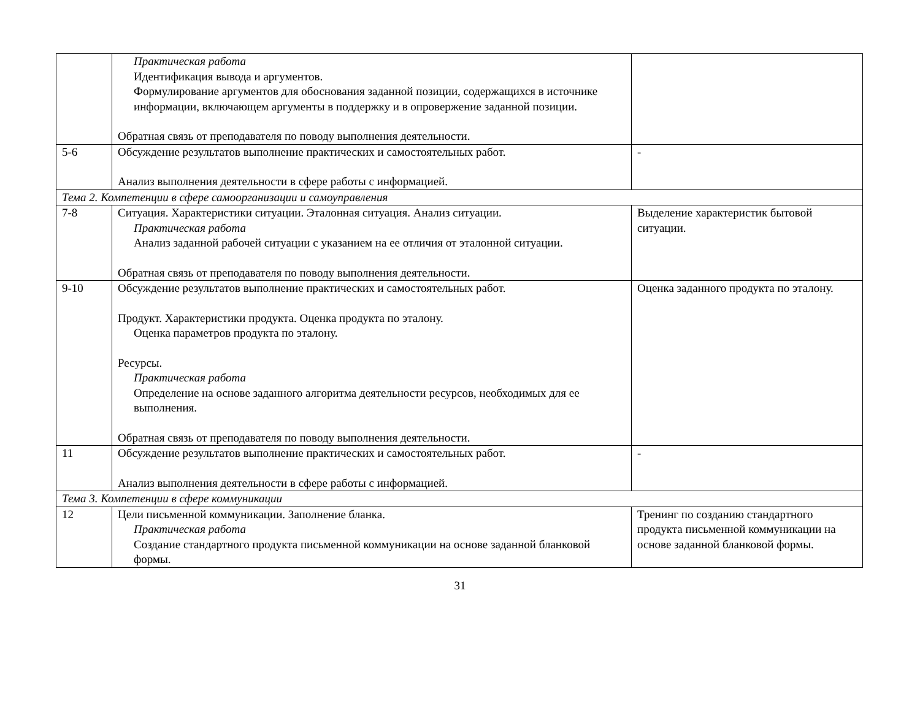| | Практическая работа Идентификация вывода и аргументов. Формулирование аргументов для обоснования заданной позиции, содержащихся в источнике информации, включающем аргументы в поддержку и в опровержение заданной позиции. Обратная связь от преподавателя по поводу выполнения деятельности. | |
| 5-6 | Обсуждение результатов выполнение практических и самостоятельных работ. Анализ выполнения деятельности в сфере работы с информацией. | - |
| Тема 2. Компетенции в сфере самоорганизации и самоуправления | | |
| 7-8 | Ситуация. Характеристики ситуации. Эталонная ситуация. Анализ ситуации. Практическая работа Анализ заданной рабочей ситуации с указанием на ее отличия от эталонной ситуации. Обратная связь от преподавателя по поводу выполнения деятельности. | Выделение характеристик бытовой ситуации. |
| 9-10 | Обсуждение результатов выполнение практических и самостоятельных работ. Продукт. Характеристики продукта. Оценка продукта по эталону. Оценка параметров продукта по эталону. Ресурсы. Практическая работа Определение на основе заданного алгоритма деятельности ресурсов, необходимых для ее выполнения. Обратная связь от преподавателя по поводу выполнения деятельности. | Оценка заданного продукта по эталону. |
| 11 | Обсуждение результатов выполнение практических и самостоятельных работ. Анализ выполнения деятельности в сфере работы с информацией. | - |
| Тема 3. Компетенции в сфере коммуникации | | |
| 12 | Цели письменной коммуникации. Заполнение бланка. Практическая работа Создание стандартного продукта письменной коммуникации на основе заданной бланковой формы. | Тренинг по созданию стандартного продукта письменной коммуникации на основе заданной бланковой формы. |
31